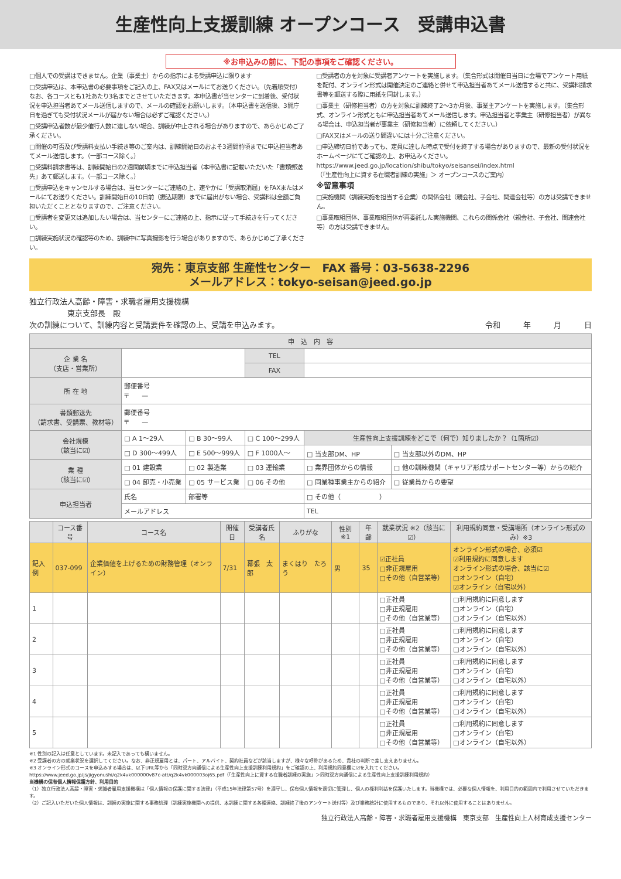生産性向上支援訓練 オープンコース　受講申込書
※お申込みの前に、下記の事項をご確認ください。
□個人での受講はできません。企業（事業主）からの指示による受講申込に限ります
□受講申込は、本申込書の必要事項をご記入の上、FAX又はメールにてお送りください。（先着順受付）なお、各コースとも1社あたり3名までとさせていただきます。本申込書が当センターに到着後、受付状況を申込担当者あてメール送信しますので、メールの確認をお願いします。（本申込書を送信後、3開庁日を過ぎても受付状況メールが届かない場合は必ずご確認ください。）
□受講申込者数が最少催行人数に達しない場合、訓練が中止される場合がありますので、あらかじめご了承ください。
□開催の可否及び受講料支払い手続き等のご案内は、訓練開始日のおよそ3週間前頃までに申込担当者あてメール送信します。（一部コース除く。）
□受講料請求書等は、訓練開始日の2週間前頃までに申込担当者（本申込書に記載いただいた「書類郵送先」あて郵送します。（一部コース除く。）
□受講申込をキャンセルする場合は、当センターにご連絡の上、速やかに「受講取消届」をFAXまたはメールにてお送りください。訓練開始日の10日前（振込期限）までに届出がない場合、受講料は全額ご負担いただくこととなりますので、ご注意ください。
□受講者を変更又は追加したい場合は、当センターにご連絡の上、指示に従って手続きを行ってください。
□訓練実施状況の確認等のため、訓練中に写真撮影を行う場合がありますので、あらかじめご了承ください。
□受講者の方を対象に受講者アンケートを実施します。（集合形式は開催日当日に会場でアンケート用紙を配付、オンライン形式は開催決定のご連絡と併せて申込担当者あてメール送信すると共に、受講料請求書等を郵送する際に用紙を同封します。）
□事業主（研修担当者）の方を対象に訓練終了2〜3か月後、事業主アンケートを実施します。（集合形式、オンライン形式ともに申込担当者あてメール送信します。申込担当者と事業主（研修担当者）が異なる場合は、申込担当者が事業主（研修担当者）に依頼してください。）
□FAX又はメールの送り間違いには十分ご注意ください。
□申込締切日前であっても、定員に達した時点で受付を終了する場合がありますので、最新の受付状況をホームページにてご確認の上、お申込みください。
https://www.jeed.go.jp/location/shibu/tokyo/seisansei/index.html
（「生産性向上に資する在職者訓練の実施」＞ オープンコースのご案内）
※留意事項
□実施機関（訓練実施を担当する企業）の関係会社（親会社、子会社、関連会社等）の方は受講できません。
□事業取組団体、事業取組団体が再委託した実施機関、これらの関係会社（親会社、子会社、関連会社等）の方は受講できません。
宛先：東京支部 生産性センター　FAX 番号：03-5638-2296
メールアドレス：tokyo-seisan@jeed.go.jp
独立行政法人高齢・障害・求職者雇用支援機構
　　　　　東京支部長　殿
次の訓練について、訓練内容と受講要件を確認の上、受講を申込みます。 令和　　　年　　　月　　　日
| 申 込 内 容 | | | | | |
| --- | --- | --- | --- | --- | --- |
| 企 業 名 （支店・営業所） | | | TEL | | |
| | | | FAX | | |
| 所 在 地 | 郵便番号 〒 — | | | | |
| 書類郵送先 （請求書、受講票、教材等） | 郵便番号 〒 — | | | | |
| 会社規模 （該当に☑） | □ A 1〜29人 | □ B 30〜99人 | □ C 100〜299人 | 生産性向上支援訓練をどこで（何で）知りましたか？（1箇所☑） | |
| | □ D 300〜499人 | □ E 500〜999人 | □ F 1000人〜 | □ 当支部DM、HP | □ 当支部以外のDM、HP |
| 業 種 （該当に☑） | □ 01 建設業 | □ 02 製造業 | □ 03 運輸業 | □ 業界団体からの情報 | □ 他の訓練機関（キャリア形成サポートセンター等）からの紹介 |
| | □ 04 卸売・小売業 | □ 05 サービス業 | □ 06 その他 | □ 同業種事業主からの紹介 | □ 従業員からの要望 |
| 申込担当者 | 氏名 | 部署等 | | □ その他（ ） | |
| | メールアドレス | | | TEL | |
| | コース番号 | コース名 | 開催日 | 受講者氏名 | ふりがな | 性別 ※1 | 年齢 | 就業状況 ※2（該当に☑） | 利用規約同意・受講場所（オンライン形式のみ）※3 |
| --- | --- | --- | --- | --- | --- | --- | --- | --- | --- |
| 記入例 | 037-099 | 企業価値を上げるための財務管理（オンライン） | 7/31 | 幕張 太郎 | まくはり たろう | 男 | 35 | ☑正社員 □非正規雇用 □その他（自営業等） | オンライン形式の場合、必須☑ ☑利用規約に同意します オンライン形式の場合、該当に☑ □オンライン（自宅） ☑オンライン（自宅以外） |
| 1 | | | | | | | | □正社員 □非正規雇用 □その他（自営業等） | □利用規約に同意します □オンライン（自宅） □オンライン（自宅以外） |
| 2 | | | | | | | | □正社員 □非正規雇用 □その他（自営業等） | □利用規約に同意します □オンライン（自宅） □オンライン（自宅以外） |
| 3 | | | | | | | | □正社員 □非正規雇用 □その他（自営業等） | □利用規約に同意します □オンライン（自宅） □オンライン（自宅以外） |
| 4 | | | | | | | | □正社員 □非正規雇用 □その他（自営業等） | □利用規約に同意します □オンライン（自宅） □オンライン（自宅以外） |
| 5 | | | | | | | | □正社員 □非正規雇用 □その他（自営業等） | □利用規約に同意します □オンライン（自宅） □オンライン（自宅以外） |
※1 性別の記入は任意としています。未記入であっても構いません。
※2 受講者の方の就業状況を選択してください。なお、非正規雇用とは、パート、アルバイト、契約社員などが該当しますが、様々な呼称があるため、貴社の判断で差し支えありません。
※3 オンライン形式のコースを申込みする場合は、以下URL等から「同時双方向通信による生産性向上支援訓練利用規約」をご確認の上、利用規約同意欄に☑を入れてください。
https://www.jeed.go.jp/js/jigyonushi/q2k4vk000000v87c-att/q2k4vk000003oj65.pdf（「生産性向上に資する在職者訓練の実施」＞同時双方向通信による生産性向上支援訓練利用規約）
当機構の保有個人情報保護方針、利用目的
（1）独立行政法人高齢・障害・求職者雇用支援機構は「個人情報の保護に関する法律」（平成15年法律第57号）を遵守し、保有個人情報を適切に管理し、個人の権利利益を保護いたします。当機構では、必要な個人情報を、利用目的の範囲内で利用させていただきます。
（2）ご記入いただいた個人情報は、訓練の実施に関する事務処理（訓練実施機関への提供、本訓練に関する各種連絡、訓練終了後のアンケート送付等）及び業務統計に使用するものであり、それ以外に使用することはありません。
独立行政法人高齢・障害・求職者雇用支援機構　東京支部　生産性向上人材育成支援センター